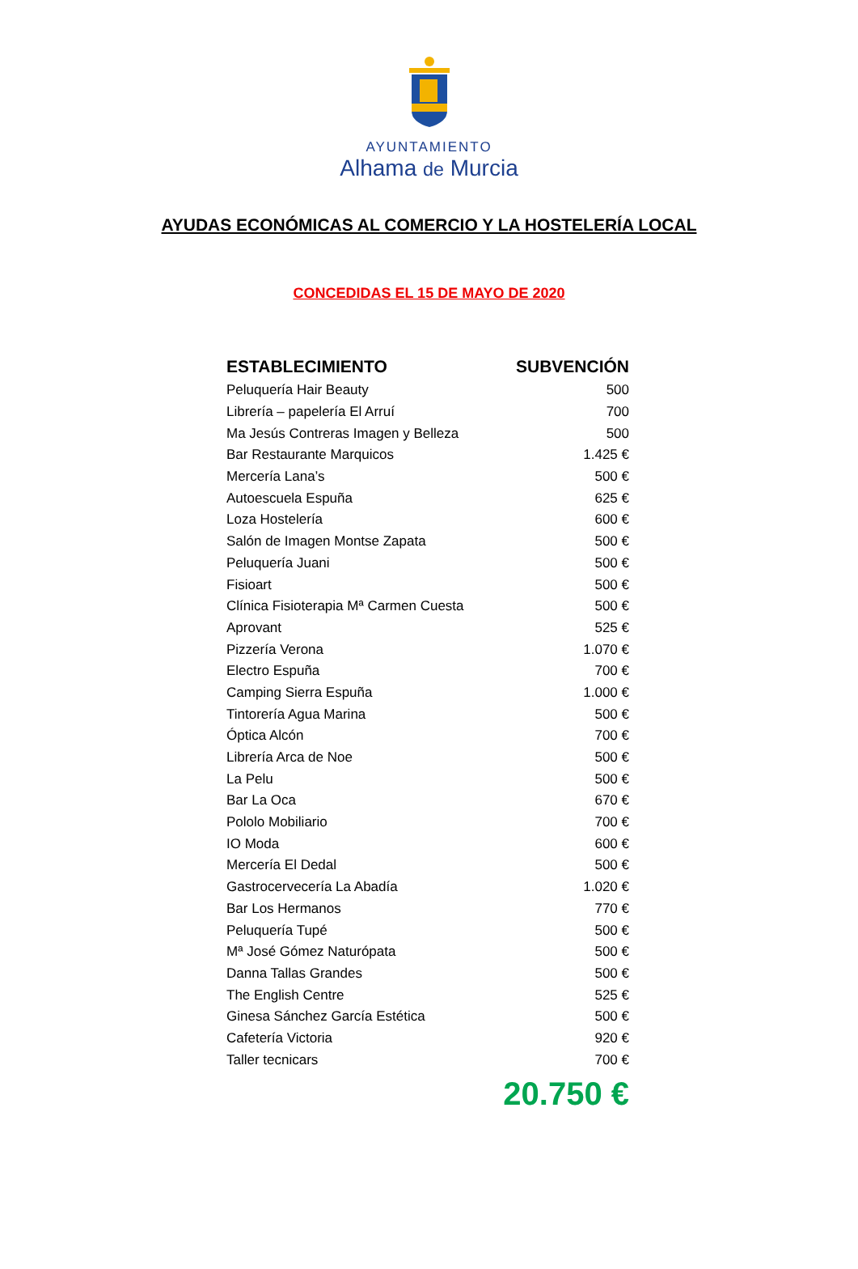AYUNTAMIENTO
Alhama de Murcia
AYUDAS ECONÓMICAS AL COMERCIO Y LA HOSTELERÍA LOCAL
CONCEDIDAS EL 15 DE MAYO DE 2020
| ESTABLECIMIENTO | SUBVENCIÓN |
| --- | --- |
| Peluquería Hair Beauty | 500 |
| Librería – papelería El Arruí | 700 |
| Ma Jesús Contreras Imagen y Belleza | 500 |
| Bar Restaurante Marquicos | 1.425 € |
| Mercería Lana’s | 500 € |
| Autoescuela Espuña | 625 € |
| Loza Hostelería | 600 € |
| Salón de Imagen Montse Zapata | 500 € |
| Peluquería Juani | 500 € |
| Fisioart | 500 € |
| Clínica Fisioterapia Mª Carmen Cuesta | 500 € |
| Aprovant | 525 € |
| Pizzería Verona | 1.070 € |
| Electro Espuña | 700 € |
| Camping Sierra Espuña | 1.000 € |
| Tintorería Agua Marina | 500 € |
| Óptica Alcón | 700 € |
| Librería Arca de Noe | 500 € |
| La Pelu | 500 € |
| Bar La Oca | 670 € |
| Pololo Mobiliario | 700 € |
| IO Moda | 600 € |
| Mercería El Dedal | 500 € |
| Gastrocervecería La Abadía | 1.020 € |
| Bar Los Hermanos | 770 € |
| Peluquería Tupé | 500 € |
| Mª José Gómez Naturópata | 500 € |
| Danna Tallas Grandes | 500 € |
| The English Centre | 525 € |
| Ginesa Sánchez García Estética | 500 € |
| Cafetería Victoria | 920 € |
| Taller tecnicars | 700 € |
20.750 €